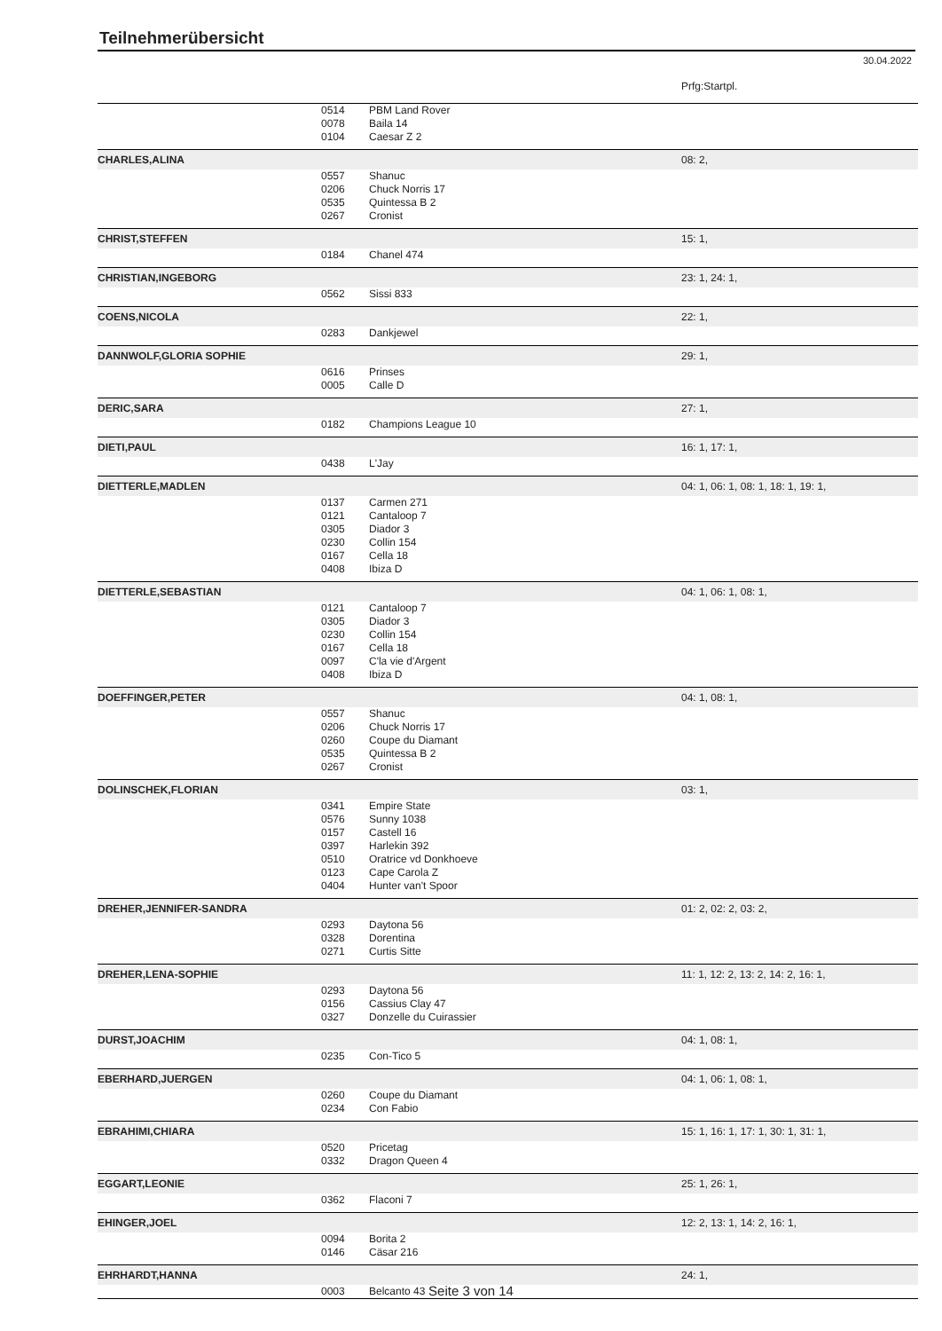Teilnehmerübersicht
30.04.2022
| | | | Prfg:Startpl. |
| | 0514 | PBM Land Rover | |
| | 0078 | Baila 14 | |
| | 0104 | Caesar Z 2 | |
| CHARLES,ALINA | | | 08: 2, |
| | 0557 | Shanuc | |
| | 0206 | Chuck Norris 17 | |
| | 0535 | Quintessa B 2 | |
| | 0267 | Cronist | |
| CHRIST,STEFFEN | | | 15: 1, |
| | 0184 | Chanel 474 | |
| CHRISTIAN,INGEBORG | | | 23: 1, 24: 1, |
| | 0562 | Sissi 833 | |
| COENS,NICOLA | | | 22: 1, |
| | 0283 | Dankjewel | |
| DANNWOLF,GLORIA SOPHIE | | | 29: 1, |
| | 0616 | Prinses | |
| | 0005 | Calle D | |
| DERIC,SARA | | | 27: 1, |
| | 0182 | Champions League 10 | |
| DIETI,PAUL | | | 16: 1, 17: 1, |
| | 0438 | L'Jay | |
| DIETTERLE,MADLEN | | | 04: 1, 06: 1, 08: 1, 18: 1, 19: 1, |
| | 0137 | Carmen 271 | |
| | 0121 | Cantaloop 7 | |
| | 0305 | Diador 3 | |
| | 0230 | Collin 154 | |
| | 0167 | Cella 18 | |
| | 0408 | Ibiza D | |
| DIETTERLE,SEBASTIAN | | | 04: 1, 06: 1, 08: 1, |
| | 0121 | Cantaloop 7 | |
| | 0305 | Diador 3 | |
| | 0230 | Collin 154 | |
| | 0167 | Cella 18 | |
| | 0097 | C'la vie d'Argent | |
| | 0408 | Ibiza D | |
| DOEFFINGER,PETER | | | 04: 1, 08: 1, |
| | 0557 | Shanuc | |
| | 0206 | Chuck Norris 17 | |
| | 0260 | Coupe du Diamant | |
| | 0535 | Quintessa B 2 | |
| | 0267 | Cronist | |
| DOLINSCHEK,FLORIAN | | | 03: 1, |
| | 0341 | Empire State | |
| | 0576 | Sunny 1038 | |
| | 0157 | Castell 16 | |
| | 0397 | Harlekin 392 | |
| | 0510 | Oratrice vd Donkhoeve | |
| | 0123 | Cape Carola Z | |
| | 0404 | Hunter van't Spoor | |
| DREHER,JENNIFER-SANDRA | | | 01: 2, 02: 2, 03: 2, |
| | 0293 | Daytona 56 | |
| | 0328 | Dorentina | |
| | 0271 | Curtis Sitte | |
| DREHER,LENA-SOPHIE | | | 11: 1, 12: 2, 13: 2, 14: 2, 16: 1, |
| | 0293 | Daytona 56 | |
| | 0156 | Cassius Clay 47 | |
| | 0327 | Donzelle du Cuirassier | |
| DURST,JOACHIM | | | 04: 1, 08: 1, |
| | 0235 | Con-Tico 5 | |
| EBERHARD,JUERGEN | | | 04: 1, 06: 1, 08: 1, |
| | 0260 | Coupe du Diamant | |
| | 0234 | Con Fabio | |
| EBRAHIMI,CHIARA | | | 15: 1, 16: 1, 17: 1, 30: 1, 31: 1, |
| | 0520 | Pricetag | |
| | 0332 | Dragon Queen 4 | |
| EGGART,LEONIE | | | 25: 1, 26: 1, |
| | 0362 | Flaconi 7 | |
| EHINGER,JOEL | | | 12: 2, 13: 1, 14: 2, 16: 1, |
| | 0094 | Borita 2 | |
| | 0146 | Cäsar 216 | |
| EHRHARDT,HANNA | | | 24: 1, |
| | 0003 | Belcanto 43 | |
Seite 3 von 14